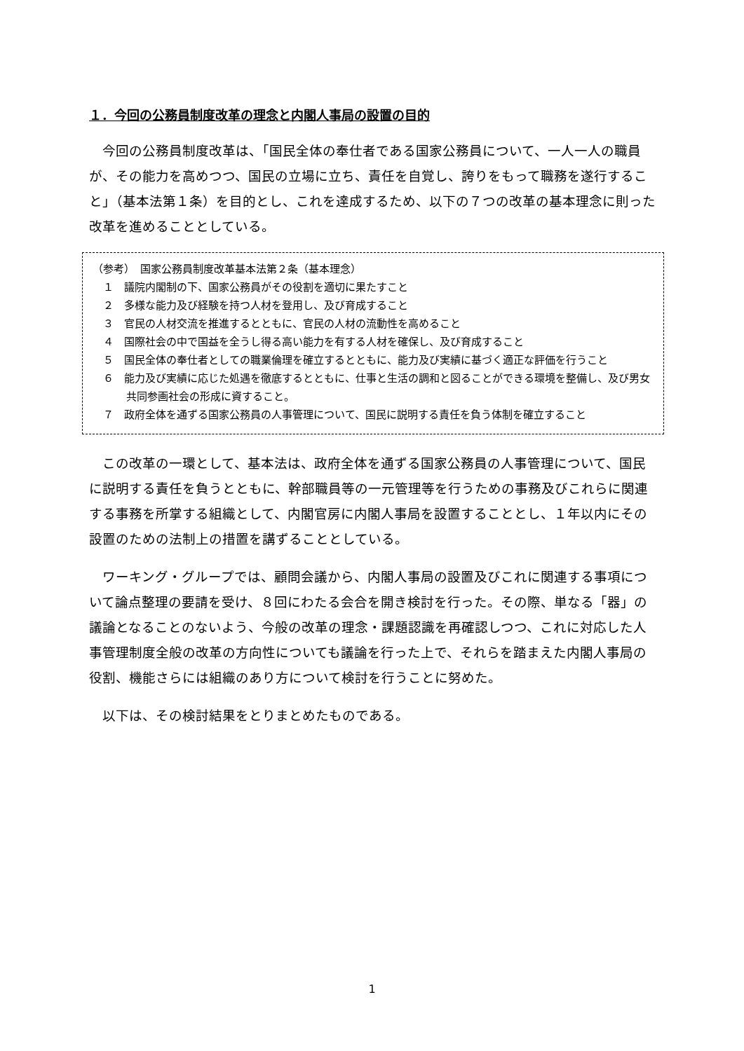１．今回の公務員制度改革の理念と内閣人事局の設置の目的
今回の公務員制度改革は、「国民全体の奉仕者である国家公務員について、一人一人の職員が、その能力を高めつつ、国民の立場に立ち、責任を自覚し、誇りをもって職務を遂行すること」（基本法第１条）を目的とし、これを達成するため、以下の７つの改革の基本理念に則った改革を進めることとしている。
（参考）　国家公務員制度改革基本法第２条（基本理念）
１　議院内閣制の下、国家公務員がその役割を適切に果たすこと
２　多様な能力及び経験を持つ人材を登用し、及び育成すること
３　官民の人材交流を推進するとともに、官民の人材の流動性を高めること
４　国際社会の中で国益を全うし得る高い能力を有する人材を確保し、及び育成すること
５　国民全体の奉仕者としての職業倫理を確立するとともに、能力及び実績に基づく適正な評価を行うこと
６　能力及び実績に応じた処遇を徹底するとともに、仕事と生活の調和と図ることができる環境を整備し、及び男女共同参画社会の形成に資すること。
７　政府全体を通ずる国家公務員の人事管理について、国民に説明する責任を負う体制を確立すること
この改革の一環として、基本法は、政府全体を通ずる国家公務員の人事管理について、国民に説明する責任を負うとともに、幹部職員等の一元管理等を行うための事務及びこれらに関連する事務を所掌する組織として、内閣官房に内閣人事局を設置することとし、１年以内にその設置のための法制上の措置を講ずることとしている。
ワーキング・グループでは、顧問会議から、内閣人事局の設置及びこれに関連する事項について論点整理の要請を受け、８回にわたる会合を開き検討を行った。その際、単なる「器」の議論となることのないよう、今般の改革の理念・課題認識を再確認しつつ、これに対応した人事管理制度全般の改革の方向性についても議論を行った上で、それらを踏まえた内閣人事局の役割、機能さらには組織のあり方について検討を行うことに努めた。
以下は、その検討結果をとりまとめたものである。
1